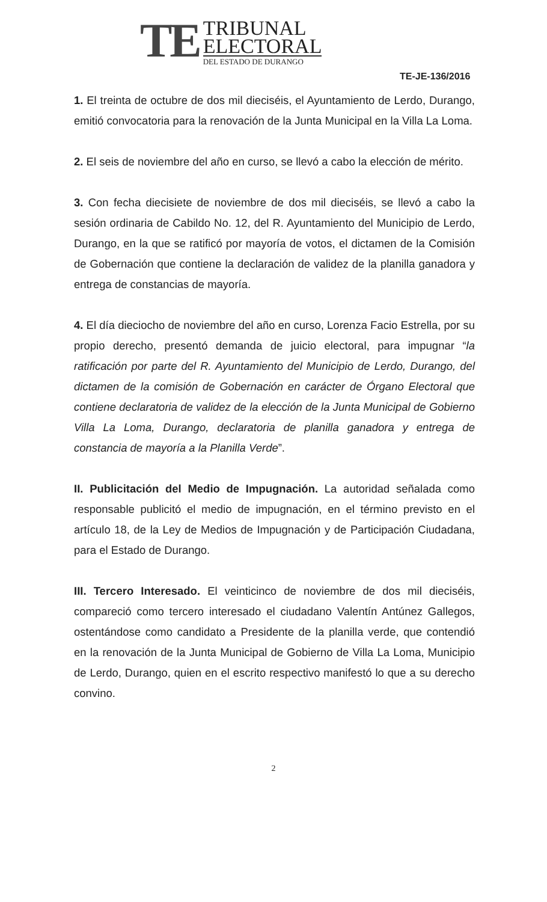TE
TRIBUNAL
ELECTORAL
DEL ESTADO DE DURANGO
TE-JE-136/2016
1. El treinta de octubre de dos mil dieciséis, el Ayuntamiento de Lerdo, Durango, emitió convocatoria para la renovación de la Junta Municipal en la Villa La Loma.
2. El seis de noviembre del año en curso, se llevó a cabo la elección de mérito.
3. Con fecha diecisiete de noviembre de dos mil dieciséis, se llevó a cabo la sesión ordinaria de Cabildo No. 12, del R. Ayuntamiento del Municipio de Lerdo, Durango, en la que se ratificó por mayoría de votos, el dictamen de la Comisión de Gobernación que contiene la declaración de validez de la planilla ganadora y entrega de constancias de mayoría.
4. El día dieciocho de noviembre del año en curso, Lorenza Facio Estrella, por su propio derecho, presentó demanda de juicio electoral, para impugnar “la ratificación por parte del R. Ayuntamiento del Municipio de Lerdo, Durango, del dictamen de la comisión de Gobernación en carácter de Órgano Electoral que contiene declaratoria de validez de la elección de la Junta Municipal de Gobierno Villa La Loma, Durango, declaratoria de planilla ganadora y entrega de constancia de mayoría a la Planilla Verde”.
II. Publicitación del Medio de Impugnación. La autoridad señalada como responsable publicitó el medio de impugnación, en el término previsto en el artículo 18, de la Ley de Medios de Impugnación y de Participación Ciudadana, para el Estado de Durango.
III. Tercero Interesado. El veinticinco de noviembre de dos mil dieciséis, compareció como tercero interesado el ciudadano Valentín Antúnez Gallegos, ostentándose como candidato a Presidente de la planilla verde, que contendió en la renovación de la Junta Municipal de Gobierno de Villa La Loma, Municipio de Lerdo, Durango, quien en el escrito respectivo manifestó lo que a su derecho convino.
2